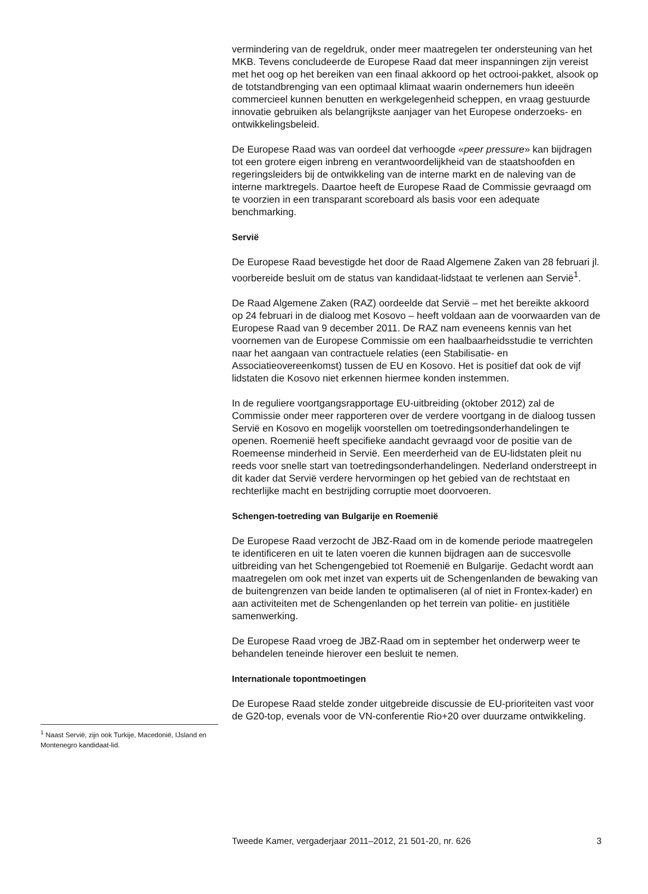vermindering van de regeldruk, onder meer maatregelen ter ondersteuning van het MKB. Tevens concludeerde de Europese Raad dat meer inspanningen zijn vereist met het oog op het bereiken van een finaal akkoord op het octrooi-pakket, alsook op de totstandbrenging van een optimaal klimaat waarin ondernemers hun ideeën commercieel kunnen benutten en werkgelegenheid scheppen, en vraag gestuurde innovatie gebruiken als belangrijkste aanjager van het Europese onderzoeks- en ontwikkelingsbeleid.
De Europese Raad was van oordeel dat verhoogde «peer pressure» kan bijdragen tot een grotere eigen inbreng en verantwoordelijkheid van de staatshoofden en regeringsleiders bij de ontwikkeling van de interne markt en de naleving van de interne marktregels. Daartoe heeft de Europese Raad de Commissie gevraagd om te voorzien in een transparant scoreboard als basis voor een adequate benchmarking.
Servië
De Europese Raad bevestigde het door de Raad Algemene Zaken van 28 februari jl. voorbereide besluit om de status van kandidaat-lidstaat te verlenen aan Servië<sup>1</sup>.
De Raad Algemene Zaken (RAZ) oordeelde dat Servië – met het bereikte akkoord op 24 februari in de dialoog met Kosovo – heeft voldaan aan de voorwaarden van de Europese Raad van 9 december 2011. De RAZ nam eveneens kennis van het voornemen van de Europese Commissie om een haalbaarheidsstudie te verrichten naar het aangaan van contractuele relaties (een Stabilisatie- en Associatieovereenkomst) tussen de EU en Kosovo. Het is positief dat ook de vijf lidstaten die Kosovo niet erkennen hiermee konden instemmen.
In de reguliere voortgangsrapportage EU-uitbreiding (oktober 2012) zal de Commissie onder meer rapporteren over de verdere voortgang in de dialoog tussen Servië en Kosovo en mogelijk voorstellen om toetredingsonderhandelingen te openen. Roemenië heeft specifieke aandacht gevraagd voor de positie van de Roemeense minderheid in Servië. Een meerderheid van de EU-lidstaten pleit nu reeds voor snelle start van toetredingsonderhandelingen. Nederland onderstreept in dit kader dat Servië verdere hervormingen op het gebied van de rechtstaat en rechterlijke macht en bestrijding corruptie moet doorvoeren.
Schengen-toetreding van Bulgarije en Roemenië
De Europese Raad verzocht de JBZ-Raad om in de komende periode maatregelen te identificeren en uit te laten voeren die kunnen bijdragen aan de succesvolle uitbreiding van het Schengengebied tot Roemenië en Bulgarije. Gedacht wordt aan maatregelen om ook met inzet van experts uit de Schengenlanden de bewaking van de buitengrenzen van beide landen te optimaliseren (al of niet in Frontex-kader) en aan activiteiten met de Schengenlanden op het terrein van politie- en justitiële samenwerking.
De Europese Raad vroeg de JBZ-Raad om in september het onderwerp weer te behandelen teneinde hierover een besluit te nemen.
Internationale topontmoetingen
De Europese Raad stelde zonder uitgebreide discussie de EU-prioriteiten vast voor de G20-top, evenals voor de VN-conferentie Rio+20 over duurzame ontwikkeling.
<sup>1</sup> Naast Servië, zijn ook Turkije, Macedonië, IJsland en Montenegro kandidaat-lid.
Tweede Kamer, vergaderjaar 2011–2012, 21 501-20, nr. 626 3